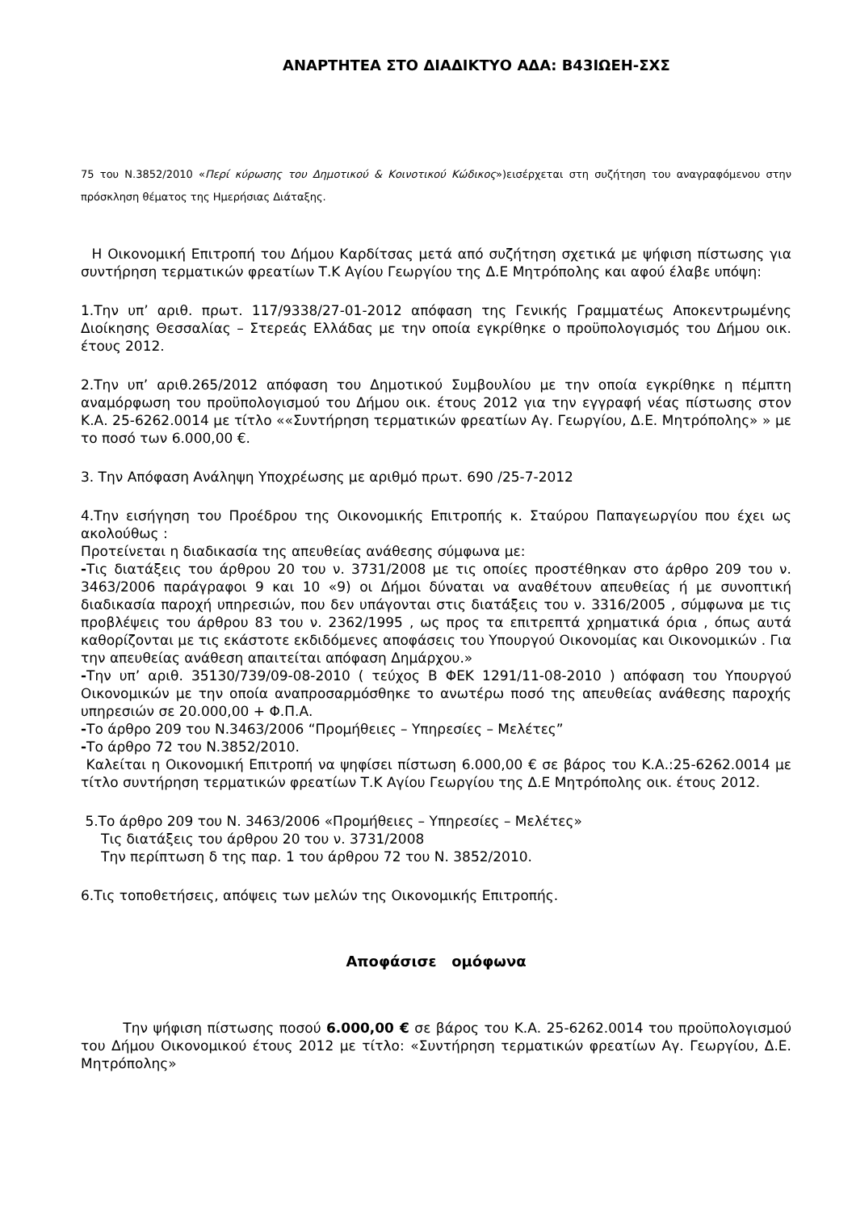ΑΝΑΡΤΗΤΕΑ ΣΤΟ ΔΙΑΔΙΚΤΥΟ ΑΔΑ: Β43ΙΩΕΗ-ΣΧΣ
75 του Ν.3852/2010 «Περί κύρωσης του Δημοτικού & Κοινοτικού Κώδικος»)εισέρχεται στη συζήτηση του αναγραφόμενου στην πρόσκληση θέματος της Ημερήσιας Διάταξης.
Η Οικονομική Επιτροπή του Δήμου Καρδίτσας μετά από συζήτηση σχετικά με ψήφιση πίστωσης για συντήρηση τερματικών φρεατίων Τ.Κ Αγίου Γεωργίου της Δ.Ε Μητρόπολης και αφού έλαβε υπόψη:
1.Την υπ’ αριθ. πρωτ. 117/9338/27-01-2012 απόφαση της Γενικής Γραμματέως Αποκεντρωμένης Διοίκησης Θεσσαλίας – Στερεάς Ελλάδας με την οποία εγκρίθηκε ο προϋπολογισμός του Δήμου οικ. έτους 2012.
2.Την υπ’ αριθ.265/2012 απόφαση του Δημοτικού Συμβουλίου με την οποία εγκρίθηκε η πέμπτη αναμόρφωση του προϋπολογισμού του Δήμου οικ. έτους 2012 για την εγγραφή νέας πίστωσης στον Κ.Α. 25-6262.0014 με τίτλο ««Συντήρηση τερματικών φρεατίων Αγ. Γεωργίου, Δ.Ε. Μητρόπολης» » με το ποσό των 6.000,00 €.
3. Την Απόφαση Ανάληψη Υποχρέωσης με αριθμό πρωτ. 690 /25-7-2012
4.Την εισήγηση του Προέδρου της Οικονομικής Επιτροπής κ. Σταύρου Παπαγεωργίου που έχει ως ακολούθως :
Προτείνεται η διαδικασία της απευθείας ανάθεσης σύμφωνα με:
-Τις διατάξεις του άρθρου 20 του ν. 3731/2008 με τις οποίες προστέθηκαν στο άρθρο 209 του ν. 3463/2006 παράγραφοι 9 και 10 «9) οι Δήμοι δύναται να αναθέτουν απευθείας ή με συνοπτική διαδικασία παροχή υπηρεσιών, που δεν υπάγονται στις διατάξεις του ν. 3316/2005 , σύμφωνα με τις προβλέψεις του άρθρου 83 του ν. 2362/1995 , ως προς τα επιτρεπτά χρηματικά όρια , όπως αυτά καθορίζονται με τις εκάστοτε εκδιδόμενες αποφάσεις του Υπουργού Οικονομίας και Οικονομικών . Για την απευθείας ανάθεση απαιτείται απόφαση Δημάρχου.»
-Την υπ’ αριθ. 35130/739/09-08-2010 ( τεύχος Β ΦΕΚ 1291/11-08-2010 ) απόφαση του Υπουργού Οικονομικών με την οποία αναπροσαρμόσθηκε το ανωτέρω ποσό της απευθείας ανάθεσης παροχής υπηρεσιών σε 20.000,00 + Φ.Π.Α.
-Το άρθρο 209 του Ν.3463/2006 “Προμήθειες – Υπηρεσίες – Μελέτες”
-Το άρθρο 72 του Ν.3852/2010.
Καλείται η Οικονομική Επιτροπή να ψηφίσει πίστωση 6.000,00 € σε βάρος του Κ.Α.:25-6262.0014 με τίτλο συντήρηση τερματικών φρεατίων Τ.Κ Αγίου Γεωργίου της Δ.Ε Μητρόπολης οικ. έτους 2012.
5.Το άρθρο 209 του Ν. 3463/2006 «Προμήθειες – Υπηρεσίες – Μελέτες»
Τις διατάξεις του άρθρου 20 του ν. 3731/2008
Την περίπτωση δ της παρ. 1 του άρθρου 72 του Ν. 3852/2010.
6.Τις τοποθετήσεις, απόψεις των μελών της Οικονομικής Επιτροπής.
Αποφάσισε ομόφωνα
Την ψήφιση πίστωσης ποσού 6.000,00 € σε βάρος του Κ.Α. 25-6262.0014 του προϋπολογισμού του Δήμου Οικονομικού έτους 2012 με τίτλο: «Συντήρηση τερματικών φρεατίων Αγ. Γεωργίου, Δ.Ε. Μητρόπολης»